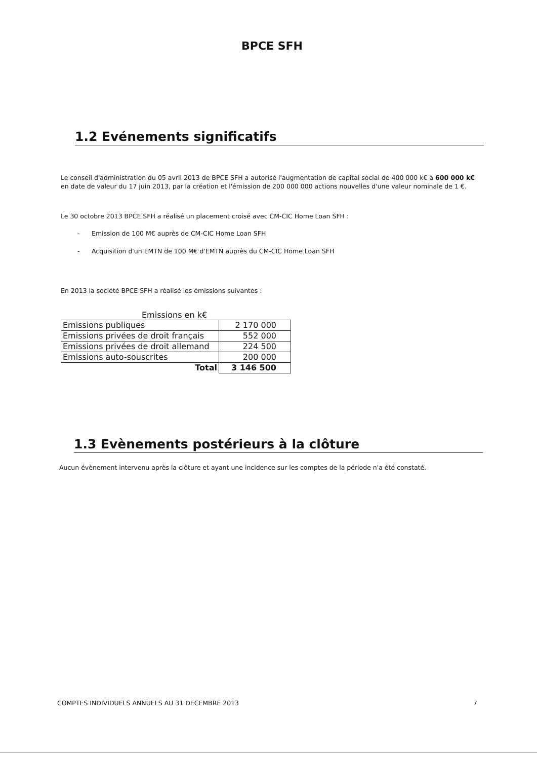BPCE SFH
1.2 Evénements significatifs
Le conseil d'administration du 05 avril 2013 de BPCE SFH a autorisé l'augmentation de capital social de 400 000 k€ à 600 000 k€ en date de valeur du 17 juin 2013, par la création et l'émission de 200 000 000 actions nouvelles d'une valeur nominale de 1 €.
Le 30 octobre 2013 BPCE SFH a réalisé un placement croisé avec CM-CIC Home Loan SFH :
- Emission de 100 M€ auprès de CM-CIC Home Loan SFH
- Acquisition d'un EMTN de 100 M€ d'EMTN auprès du CM-CIC Home Loan SFH
En 2013 la société BPCE SFH a réalisé les émissions suivantes :
Emissions en k€
| Emissions publiques | 2 170 000 |
| Emissions privées de droit français | 552 000 |
| Emissions privées de droit allemand | 224 500 |
| Emissions auto-souscrites | 200 000 |
| Total | 3 146 500 |
1.3 Evènements postérieurs à la clôture
Aucun évènement intervenu après la clôture et ayant une incidence sur les comptes de la période n'a été constaté.
COMPTES INDIVIDUELS ANNUELS AU 31 DECEMBRE 2013 7